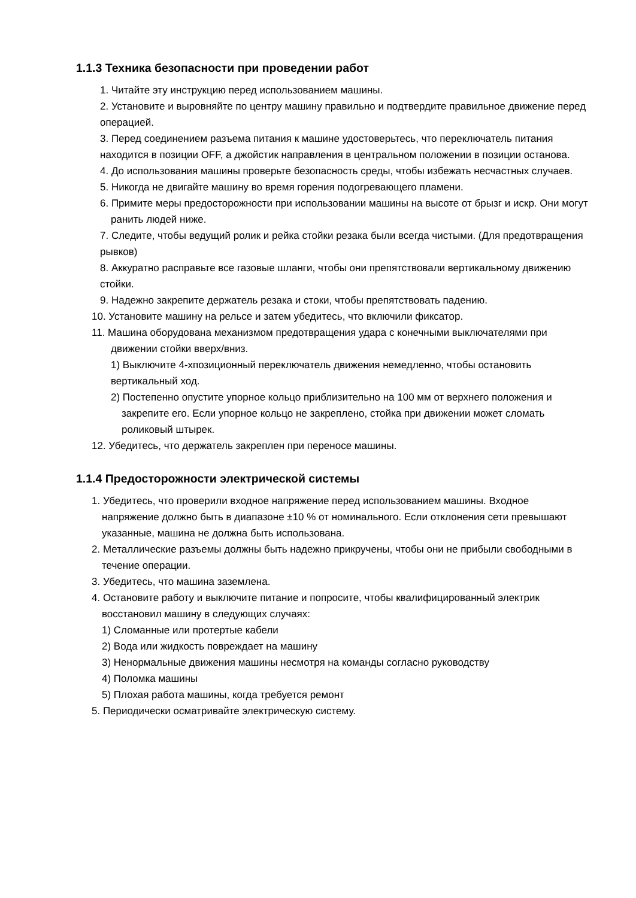1.1.3 Техника безопасности при проведении работ
1. Читайте эту инструкцию перед использованием машины.
2. Установите и выровняйте по центру машину правильно и подтвердите правильное движение перед операцией.
3. Перед соединением разъема питания к машине удостоверьтесь, что переключатель питания находится в позиции OFF, а джойстик направления в центральном положении в позиции останова.
4. До использования машины проверьте безопасность среды, чтобы избежать несчастных случаев.
5. Никогда не двигайте машину во время горения подогревающего пламени.
6. Примите меры предосторожности при использовании машины на высоте от брызг и искр. Они могут ранить людей ниже.
7. Следите, чтобы ведущий ролик и рейка стойки резака были всегда чистыми. (Для предотвращения рывков)
8. Аккуратно расправьте все газовые шланги, чтобы они препятствовали вертикальному движению стойки.
9. Надежно закрепите держатель резака и стоки, чтобы препятствовать падению.
10. Установите машину на рельсе и затем убедитесь, что включили фиксатор.
11. Машина оборудована механизмом предотвращения удара с конечными выключателями при движении стойки вверх/вниз.
1) Выключите 4-хпозиционный переключатель движения немедленно, чтобы остановить вертикальный ход.
2) Постепенно опустите упорное кольцо приблизительно на 100 мм от верхнего положения и закрепите его. Если упорное кольцо не закреплено, стойка при движении может сломать роликовый штырек.
12. Убедитесь, что держатель закреплен при переносе машины.
1.1.4 Предосторожности электрической системы
1. Убедитесь, что проверили входное напряжение перед использованием машины. Входное напряжение должно быть в диапазоне ±10 % от номинального. Если отклонения сети превышают указанные, машина не должна быть использована.
2. Металлические разъемы должны быть надежно прикручены, чтобы они не прибыли свободными в течение операции.
3. Убедитесь, что машина заземлена.
4. Остановите работу и выключите питание и попросите, чтобы квалифицированный электрик восстановил машину в следующих случаях:
1) Сломанные или протертые кабели
2) Вода или жидкость повреждает на машину
3) Ненормальные движения машины несмотря на команды согласно руководству
4) Поломка машины
5) Плохая работа машины, когда требуется ремонт
5. Периодически осматривайте электрическую систему.